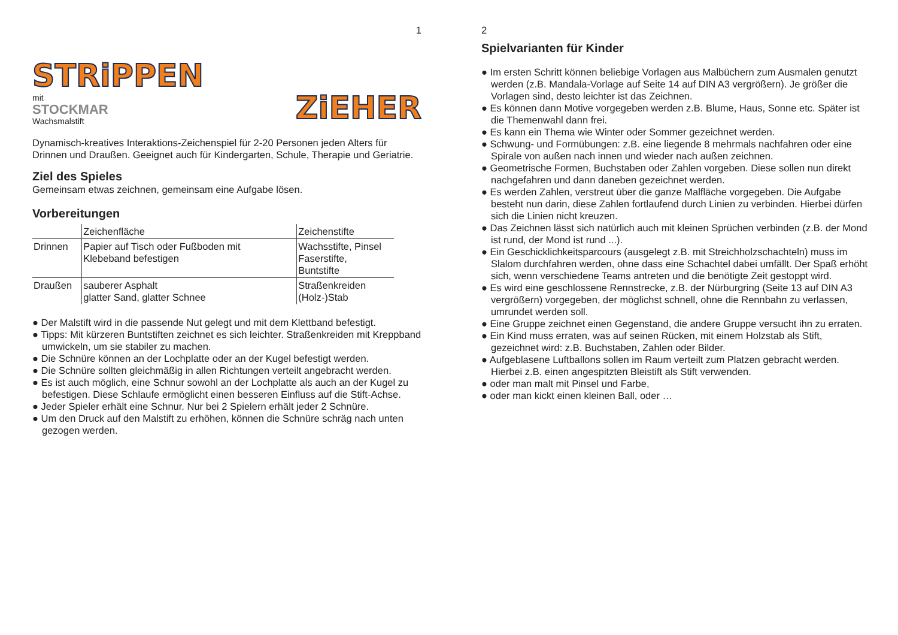1
STRiPPEN
mit
STOCKMAR
Wachsmalstift
ZiEHER
Dynamisch-kreatives Interaktions-Zeichenspiel für 2-20 Personen jeden Alters für Drinnen und Draußen. Geeignet auch für Kindergarten, Schule, Therapie und Geriatrie.
Ziel des Spieles
Gemeinsam etwas zeichnen, gemeinsam eine Aufgabe lösen.
Vorbereitungen
| | Zeichenfläche | Zeichenstifte |
| --- | --- | --- |
| Drinnen | Papier auf Tisch oder Fußboden mit Klebeband befestigen | Wachsstifte, Pinsel Faserstifte, Buntstifte |
| Draußen | sauberer Asphalt glatter Sand, glatter Schnee | Straßenkreiden (Holz-)Stab |
● Der Malstift wird in die passende Nut gelegt und mit dem Klettband befestigt.
● Tipps: Mit kürzeren Buntstiften zeichnet es sich leichter. Straßenkreiden mit Kreppband umwickeln, um sie stabiler zu machen.
● Die Schnüre können an der Lochplatte oder an der Kugel befestigt werden.
● Die Schnüre sollten gleichmäßig in allen Richtungen verteilt angebracht werden.
● Es ist auch möglich, eine Schnur sowohl an der Lochplatte als auch an der Kugel zu befestigen. Diese Schlaufe ermöglicht einen besseren Einfluss auf die Stift-Achse.
● Jeder Spieler erhält eine Schnur. Nur bei 2 Spielern erhält jeder 2 Schnüre.
● Um den Druck auf den Malstift zu erhöhen, können die Schnüre schräg nach unten gezogen werden.
2
Spielvarianten für Kinder
● Im ersten Schritt können beliebige Vorlagen aus Malbüchern zum Ausmalen genutzt werden (z.B. Mandala-Vorlage auf Seite 14 auf DIN A3 vergrößern). Je größer die Vorlagen sind, desto leichter ist das Zeichnen.
● Es können dann Motive vorgegeben werden z.B. Blume, Haus, Sonne etc. Später ist die Themenwahl dann frei.
● Es kann ein Thema wie Winter oder Sommer gezeichnet werden.
● Schwung- und Formübungen: z.B. eine liegende 8 mehrmals nachfahren oder eine Spirale von außen nach innen und wieder nach außen zeichnen.
● Geometrische Formen, Buchstaben oder Zahlen vorgeben. Diese sollen nun direkt nachgefahren und dann daneben gezeichnet werden.
● Es werden Zahlen, verstreut über die ganze Malfläche vorgegeben. Die Aufgabe besteht nun darin, diese Zahlen fortlaufend durch Linien zu verbinden. Hierbei dürfen sich die Linien nicht kreuzen.
● Das Zeichnen lässt sich natürlich auch mit kleinen Sprüchen verbinden (z.B. der Mond ist rund, der Mond ist rund ...).
● Ein Geschicklichkeitsparcours (ausgelegt z.B. mit Streichholzschachteln) muss im Slalom durchfahren werden, ohne dass eine Schachtel dabei umfällt. Der Spaß erhöht sich, wenn verschiedene Teams antreten und die benötigte Zeit gestoppt wird.
● Es wird eine geschlossene Rennstrecke, z.B. der Nürburgring (Seite 13 auf DIN A3 vergrößern) vorgegeben, der möglichst schnell, ohne die Rennbahn zu verlassen, umrundet werden soll.
● Eine Gruppe zeichnet einen Gegenstand, die andere Gruppe versucht ihn zu erraten.
● Ein Kind muss erraten, was auf seinen Rücken, mit einem Holzstab als Stift, gezeichnet wird: z.B. Buchstaben, Zahlen oder Bilder.
● Aufgeblasene Luftballons sollen im Raum verteilt zum Platzen gebracht werden. Hierbei z.B. einen angespitzten Bleistift als Stift verwenden.
● oder man malt mit Pinsel und Farbe,
● oder man kickt einen kleinen Ball, oder …